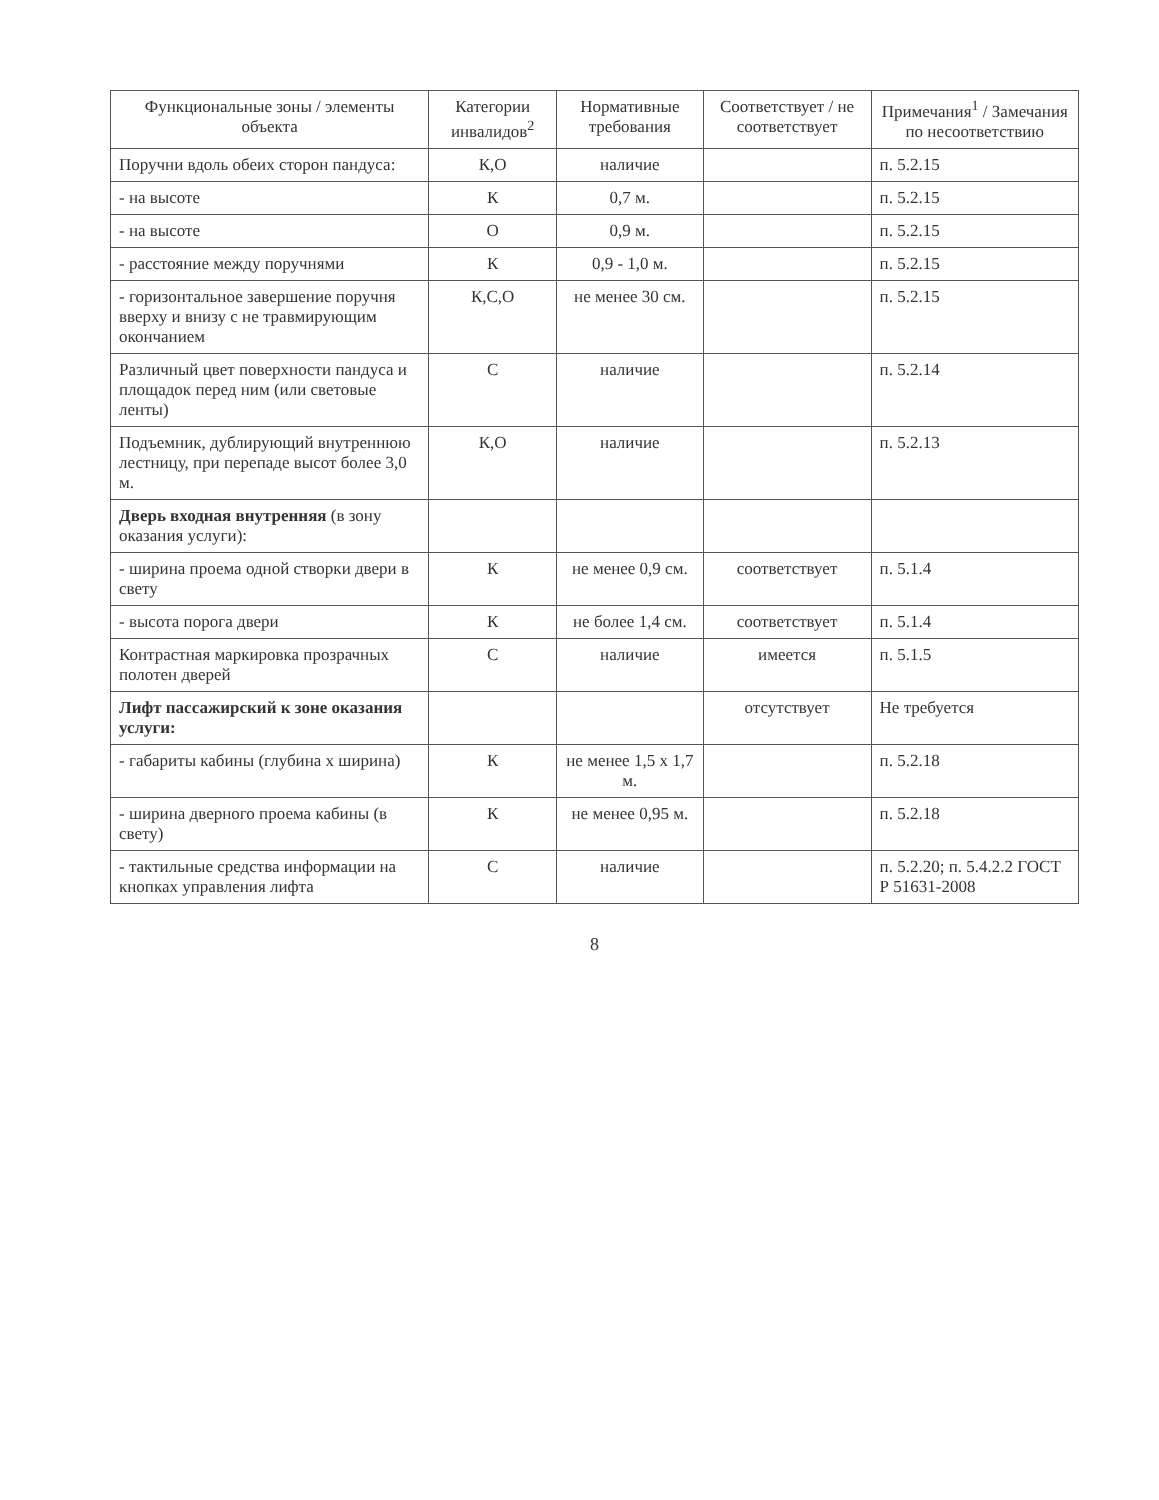| Функциональные зоны / элементы объекта | Категории инвалидов<sup>2</sup> | Нормативные требования | Соответствует / не соответствует | Примечания<sup>1</sup> / Замечания по несоответствию |
| --- | --- | --- | --- | --- |
| Поручни вдоль обеих сторон пандуса: | К,О | наличие | | п. 5.2.15 |
| - на высоте | К | 0,7 м. | | п. 5.2.15 |
| - на высоте | О | 0,9 м. | | п. 5.2.15 |
| - расстояние между поручнями | К | 0,9 - 1,0 м. | | п. 5.2.15 |
| - горизонтальное завершение поручня вверху и внизу с не травмирующим окончанием | К,С,О | не менее 30 см. | | п. 5.2.15 |
| Различный цвет поверхности пандуса и площадок перед ним (или световые ленты) | С | наличие | | п. 5.2.14 |
| Подъемник, дублирующий внутреннюю лестницу, при перепаде высот более 3,0 м. | К,О | наличие | | п. 5.2.13 |
| Дверь входная внутренняя (в зону оказания услуги): | | | | |
| - ширина проема одной створки двери в свету | К | не менее 0,9 см. | соответствует | п. 5.1.4 |
| - высота порога двери | К | не более 1,4 см. | соответствует | п. 5.1.4 |
| Контрастная маркировка прозрачных полотен дверей | С | наличие | имеется | п. 5.1.5 |
| Лифт пассажирский к зоне оказания услуги: | | | отсутствует | Не требуется |
| - габариты кабины (глубина х ширина) | К | не менее 1,5 х 1,7 м. | | п. 5.2.18 |
| - ширина дверного проема кабины (в свету) | К | не менее 0,95 м. | | п. 5.2.18 |
| - тактильные средства информации на кнопках управления лифта | С | наличие | | п. 5.2.20; п. 5.4.2.2 ГОСТ Р 51631-2008 |
8